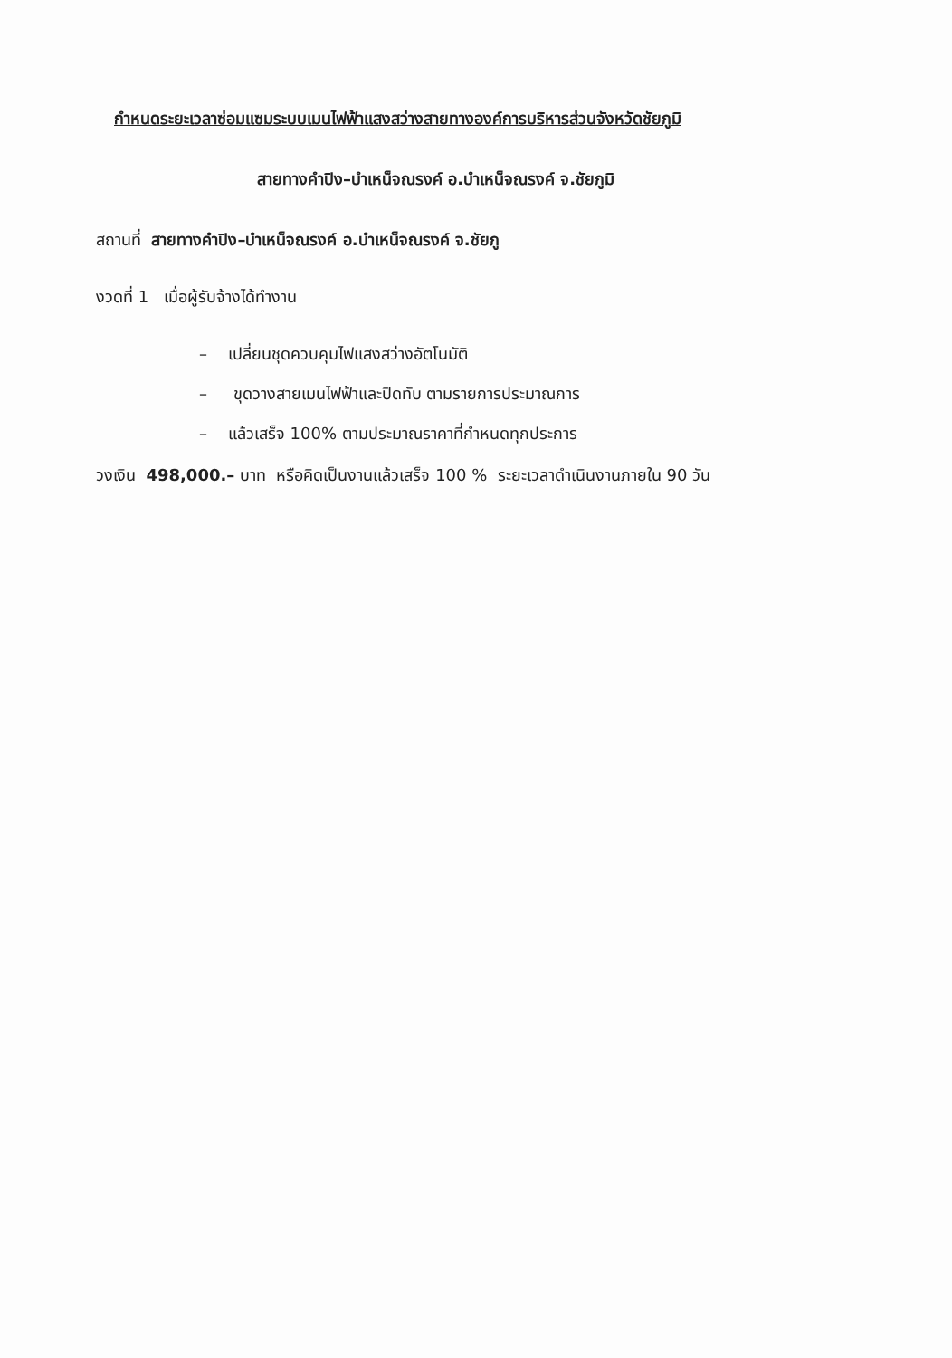กำหนดระยะเวลาซ่อมแซมระบบเมนไฟฟ้าแสงสว่างสายทางองค์การบริหารส่วนจังหวัดชัยภูมิ
สายทางคำปิง–บำเหน็จณรงค์ อ.บำเหน็จณรงค์ จ.ชัยภูมิ
สถานที่ สายทางคำปิง–บำเหน็จณรงค์ อ.บำเหน็จณรงค์ จ.ชัยภู
งวดที่ 1 เมื่อผู้รับจ้างได้ทำงาน
– เปลี่ยนชุดควบคุมไฟแสงสว่างอัตโนมัติ
– ขุดวางสายเมนไฟฟ้าและปิดทับ ตามรายการประมาณการ
– แล้วเสร็จ 100% ตามประมาณราคาที่กำหนดทุกประการ
วงเงิน 498,000.– บาท หรือคิดเป็นงานแล้วเสร็จ 100 % ระยะเวลาดำเนินงานภายใน 90 วัน